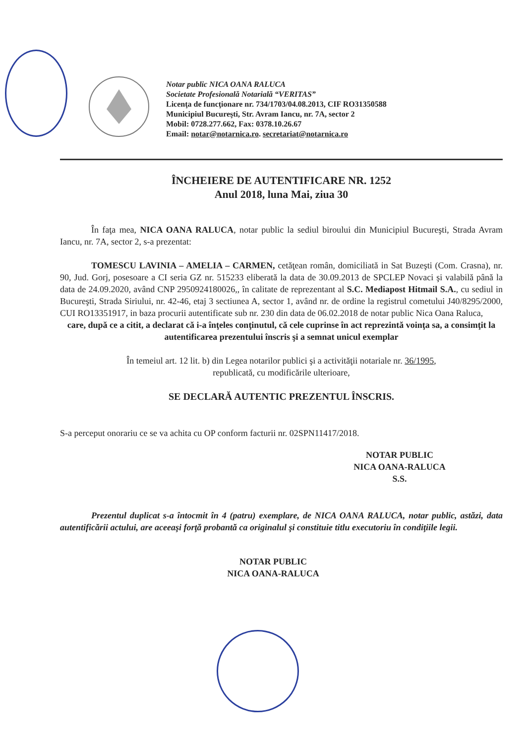Notar public NICA OANA RALUCA
Societate Profesională Notarială “VERITAS”
Licenţa de funcţionare nr. 734/1703/04.08.2013, CIF RO31350588
Municipiul Bucureşti, Str. Avram Iancu, nr. 7A, sector 2
Mobil: 0728.277.662, Fax: 0378.10.26.67
Email: notar@notarnica.ro. secretariat@notarnica.ro
ÎNCHEIERE DE AUTENTIFICARE NR. 1252
Anul 2018, luna Mai, ziua 30
În faţa mea, NICA OANA RALUCA, notar public la sediul biroului din Municipiul Bucureşti, Strada Avram Iancu, nr. 7A, sector 2, s-a prezentat:
TOMESCU LAVINIA – AMELIA – CARMEN, cetăţean român, domiciliată in Sat Buzeşti (Com. Crasna), nr. 90, Jud. Gorj, posesoare a CI seria GZ nr. 515233 eliberată la data de 30.09.2013 de SPCLEP Novaci şi valabilă până la data de 24.09.2020, având CNP 2950924180026,, în calitate de reprezentant al S.C. Mediapost Hitmail S.A., cu sediul in Bucureşti, Strada Siriului, nr. 42-46, etaj 3 sectiunea A, sector 1, având nr. de ordine la registrul cometului J40/8295/2000, CUI RO13351917, in baza procurii autentificate sub nr. 230 din data de 06.02.2018 de notar public Nica Oana Raluca,
care, după ce a citit, a declarat că i-a înţeles conţinutul, că cele cuprinse în act reprezintă voinţa sa, a consimţit la autentificarea prezentului înscris şi a semnat unicul exemplar
În temeiul art. 12 lit. b) din Legea notarilor publici şi a activităţii notariale nr. 36/1995,
republicată, cu modificările ulterioare,
SE DECLARĂ AUTENTIC PREZENTUL ÎNSCRIS.
S-a perceput onorariu ce se va achita cu OP conform facturii nr. 02SPN11417/2018.
NOTAR PUBLIC
NICA OANA-RALUCA
S.S.
Prezentul duplicat s-a întocmit în 4 (patru) exemplare, de NICA OANA RALUCA, notar public, astăzi, data autentificării actului, are aceeaşi forţă probantă ca originalul şi constituie titlu executoriu în condiţiile legii.
NOTAR PUBLIC
NICA OANA-RALUCA